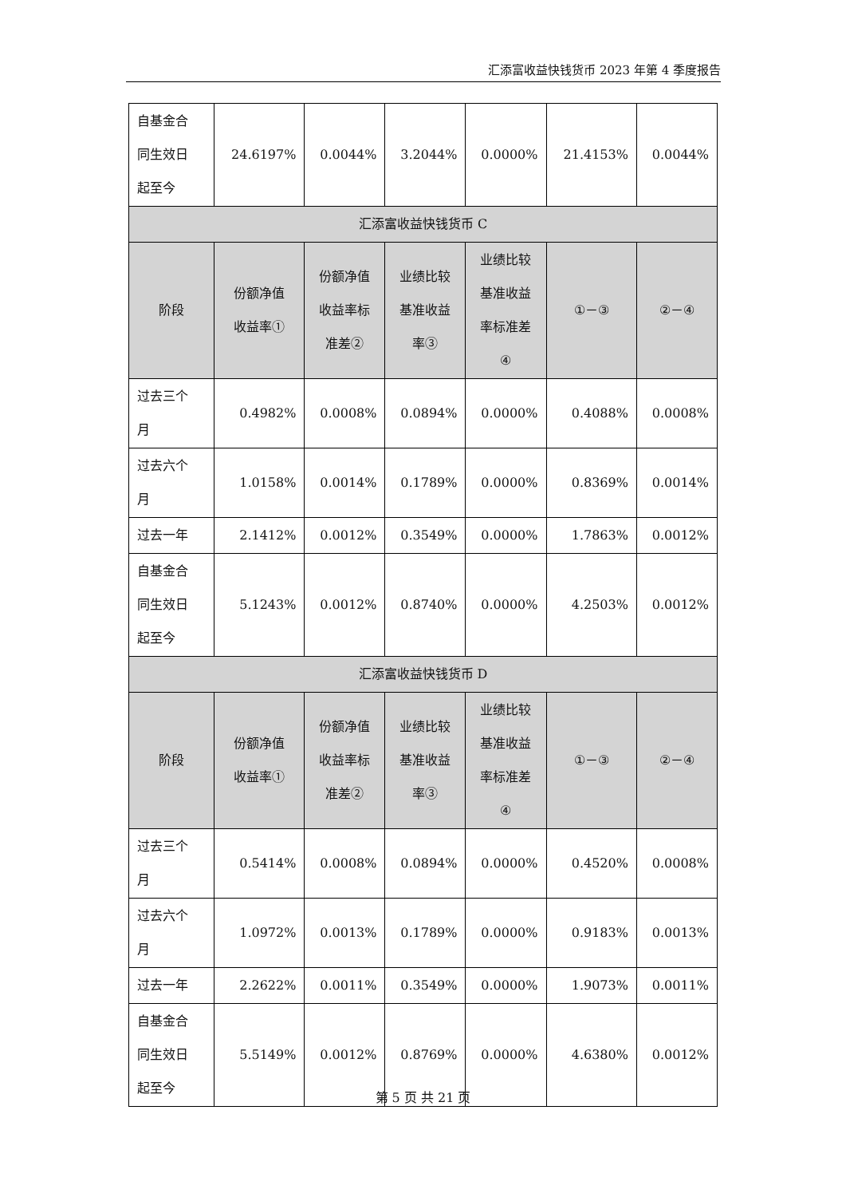汇添富收益快钱货币 2023 年第 4 季度报告
| 自基金合 同生效日 起至今 | 24.6197% | 0.0044% | 3.2044% | 0.0000% | 21.4153% | 0.0044% |
| 汇添富收益快钱货币 C | | | | | | |
| 阶段 | 份额净值 收益率① | 份额净值 收益率标 准差② | 业绩比较 基准收益 率③ | 业绩比较 基准收益 率标准差 ④ | ①－③ | ②－④ |
| 过去三个 月 | 0.4982% | 0.0008% | 0.0894% | 0.0000% | 0.4088% | 0.0008% |
| 过去六个 月 | 1.0158% | 0.0014% | 0.1789% | 0.0000% | 0.8369% | 0.0014% |
| 过去一年 | 2.1412% | 0.0012% | 0.3549% | 0.0000% | 1.7863% | 0.0012% |
| 自基金合 同生效日 起至今 | 5.1243% | 0.0012% | 0.8740% | 0.0000% | 4.2503% | 0.0012% |
| 汇添富收益快钱货币 D | | | | | | |
| 阶段 | 份额净值 收益率① | 份额净值 收益率标 准差② | 业绩比较 基准收益 率③ | 业绩比较 基准收益 率标准差 ④ | ①－③ | ②－④ |
| 过去三个 月 | 0.5414% | 0.0008% | 0.0894% | 0.0000% | 0.4520% | 0.0008% |
| 过去六个 月 | 1.0972% | 0.0013% | 0.1789% | 0.0000% | 0.9183% | 0.0013% |
| 过去一年 | 2.2622% | 0.0011% | 0.3549% | 0.0000% | 1.9073% | 0.0011% |
| 自基金合 同生效日 起至今 | 5.5149% | 0.0012% | 0.8769% | 0.0000% | 4.6380% | 0.0012% |
第 5 页 共 21 页